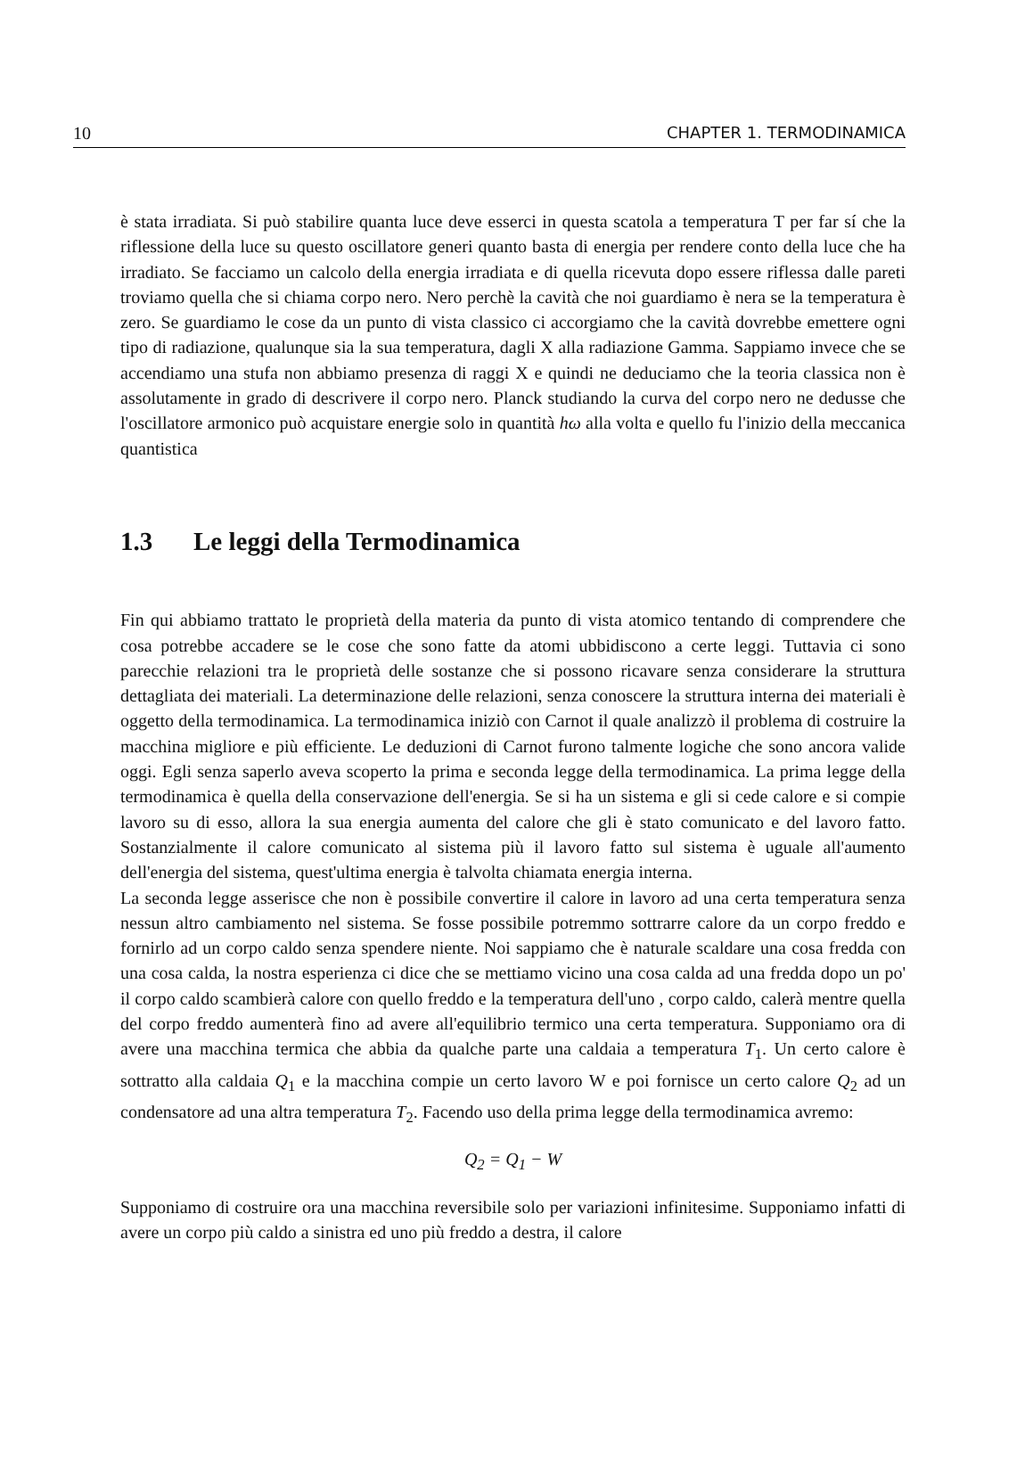10 CHAPTER 1. TERMODINAMICA
è stata irradiata. Si può stabilire quanta luce deve esserci in questa scatola a temperatura T per far sí che la riflessione della luce su questo oscillatore generi quanto basta di energia per rendere conto della luce che ha irradiato. Se facciamo un calcolo della energia irradiata e di quella ricevuta dopo essere riflessa dalle pareti troviamo quella che si chiama corpo nero. Nero perchè la cavità che noi guardiamo è nera se la temperatura è zero. Se guardiamo le cose da un punto di vista classico ci accorgiamo che la cavità dovrebbe emettere ogni tipo di radiazione, qualunque sia la sua temperatura, dagli X alla radiazione Gamma. Sappiamo invece che se accendiamo una stufa non abbiamo presenza di raggi X e quindi ne deduciamo che la teoria classica non è assolutamente in grado di descrivere il corpo nero. Planck studiando la curva del corpo nero ne dedusse che l'oscillatore armonico può acquistare energie solo in quantità hω alla volta e quello fu l'inizio della meccanica quantistica
1.3 Le leggi della Termodinamica
Fin qui abbiamo trattato le proprietà della materia da punto di vista atomico tentando di comprendere che cosa potrebbe accadere se le cose che sono fatte da atomi ubbidiscono a certe leggi. Tuttavia ci sono parecchie relazioni tra le proprietà delle sostanze che si possono ricavare senza considerare la struttura dettagliata dei materiali. La determinazione delle relazioni, senza conoscere la struttura interna dei materiali è oggetto della termodinamica. La termodinamica iniziò con Carnot il quale analizzò il problema di costruire la macchina migliore e più efficiente. Le deduzioni di Carnot furono talmente logiche che sono ancora valide oggi. Egli senza saperlo aveva scoperto la prima e seconda legge della termodinamica. La prima legge della termodinamica è quella della conservazione dell'energia. Se si ha un sistema e gli si cede calore e si compie lavoro su di esso, allora la sua energia aumenta del calore che gli è stato comunicato e del lavoro fatto. Sostanzialmente il calore comunicato al sistema più il lavoro fatto sul sistema è uguale all'aumento dell'energia del sistema, quest'ultima energia è talvolta chiamata energia interna.
La seconda legge asserisce che non è possibile convertire il calore in lavoro ad una certa temperatura senza nessun altro cambiamento nel sistema. Se fosse possibile potremmo sottrarre calore da un corpo freddo e fornirlo ad un corpo caldo senza spendere niente. Noi sappiamo che è naturale scaldare una cosa fredda con una cosa calda, la nostra esperienza ci dice che se mettiamo vicino una cosa calda ad una fredda dopo un po' il corpo caldo scambierà calore con quello freddo e la temperatura dell'uno , corpo caldo, calerà mentre quella del corpo freddo aumenterà fino ad avere all'equilibrio termico una certa temperatura. Supponiamo ora di avere una macchina termica che abbia da qualche parte una caldaia a temperatura T<sub>1</sub>. Un certo calore è sottratto alla caldaia Q<sub>1</sub> e la macchina compie un certo lavoro W e poi fornisce un certo calore Q<sub>2</sub> ad un condensatore ad una altra temperatura T<sub>2</sub>. Facendo uso della prima legge della termodinamica avremo:
Q<sub>2</sub> = Q<sub>1</sub> − W
Supponiamo di costruire ora una macchina reversibile solo per variazioni infinitesime. Supponiamo infatti di avere un corpo più caldo a sinistra ed uno più freddo a destra, il calore